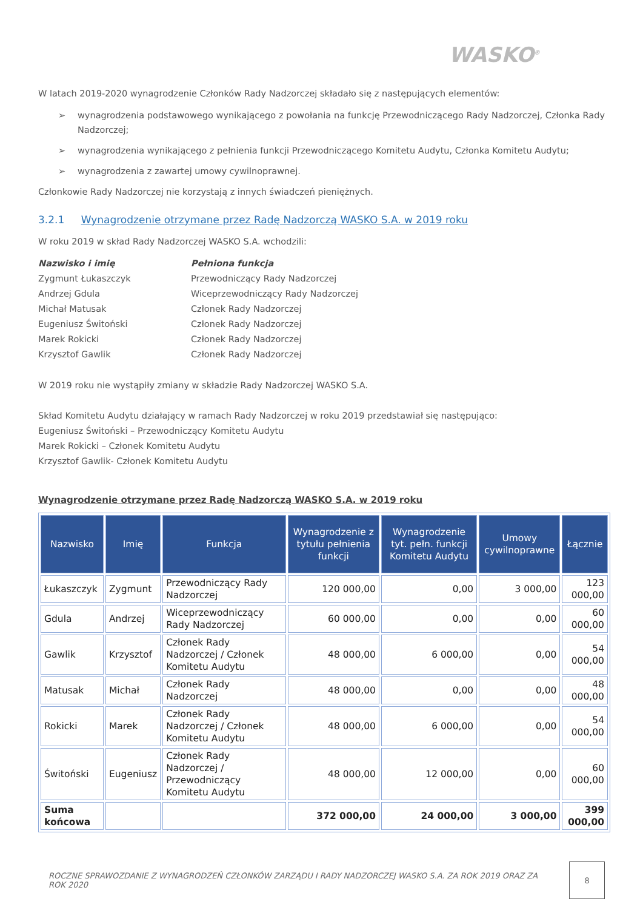WASKO<sup>®</sup>
W latach 2019-2020 wynagrodzenie Członków Rady Nadzorczej składało się z następujących elementów:
➢ wynagrodzenia podstawowego wynikającego z powołania na funkcję Przewodniczącego Rady Nadzorczej, Członka Rady Nadzorczej;
➢ wynagrodzenia wynikającego z pełnienia funkcji Przewodniczącego Komitetu Audytu, Członka Komitetu Audytu;
➢ wynagrodzenia z zawartej umowy cywilnoprawnej.
Członkowie Rady Nadzorczej nie korzystają z innych świadczeń pieniężnych.
3.2.1 Wynagrodzenie otrzymane przez Radę Nadzorczą WASKO S.A. w 2019 roku
W roku 2019 w skład Rady Nadzorczej WASKO S.A. wchodzili:
Nazwisko i imię Pełniona funkcja Zygmunt Łukaszczyk Przewodniczący Rady Nadzorczej Andrzej Gdula Wiceprzewodniczący Rady Nadzorczej Michał Matusak Członek Rady Nadzorczej Eugeniusz Świtoński Członek Rady Nadzorczej Marek Rokicki Członek Rady Nadzorczej Krzysztof Gawlik Członek Rady Nadzorczej
W 2019 roku nie wystąpiły zmiany w składzie Rady Nadzorczej WASKO S.A.
Skład Komitetu Audytu działający w ramach Rady Nadzorczej w roku 2019 przedstawiał się następująco:
Eugeniusz Świtoński – Przewodniczący Komitetu Audytu
Marek Rokicki – Członek Komitetu Audytu
Krzysztof Gawlik- Członek Komitetu Audytu
Wynagrodzenie otrzymane przez Radę Nadzorczą WASKO S.A. w 2019 roku
| Nazwisko | Imię | Funkcja | Wynagrodzenie z tytułu pełnienia funkcji | Wynagrodzenie tyt. pełn. funkcji Komitetu Audytu | Umowy cywilnoprawne | Łącznie |
| --- | --- | --- | --- | --- | --- | --- |
| Łukaszczyk | Zygmunt | Przewodniczący Rady Nadzorczej | 120 000,00 | 0,00 | 3 000,00 | 123 000,00 |
| Gdula | Andrzej | Wiceprzewodniczący Rady Nadzorczej | 60 000,00 | 0,00 | 0,00 | 60 000,00 |
| Gawlik | Krzysztof | Członek Rady Nadzorczej / Członek Komitetu Audytu | 48 000,00 | 6 000,00 | 0,00 | 54 000,00 |
| Matusak | Michał | Członek Rady Nadzorczej | 48 000,00 | 0,00 | 0,00 | 48 000,00 |
| Rokicki | Marek | Członek Rady Nadzorczej / Członek Komitetu Audytu | 48 000,00 | 6 000,00 | 0,00 | 54 000,00 |
| Świtoński | Eugeniusz | Członek Rady Nadzorczej / Przewodniczący Komitetu Audytu | 48 000,00 | 12 000,00 | 0,00 | 60 000,00 |
| Suma końcowa | | | 372 000,00 | 24 000,00 | 3 000,00 | 399 000,00 |
ROCZNE SPRAWOZDANIE Z WYNAGRODZEŃ CZŁONKÓW ZARZĄDU I RADY NADZORCZEJ WASKO S.A. ZA ROK 2019 ORAZ ZA ROK 2020
8